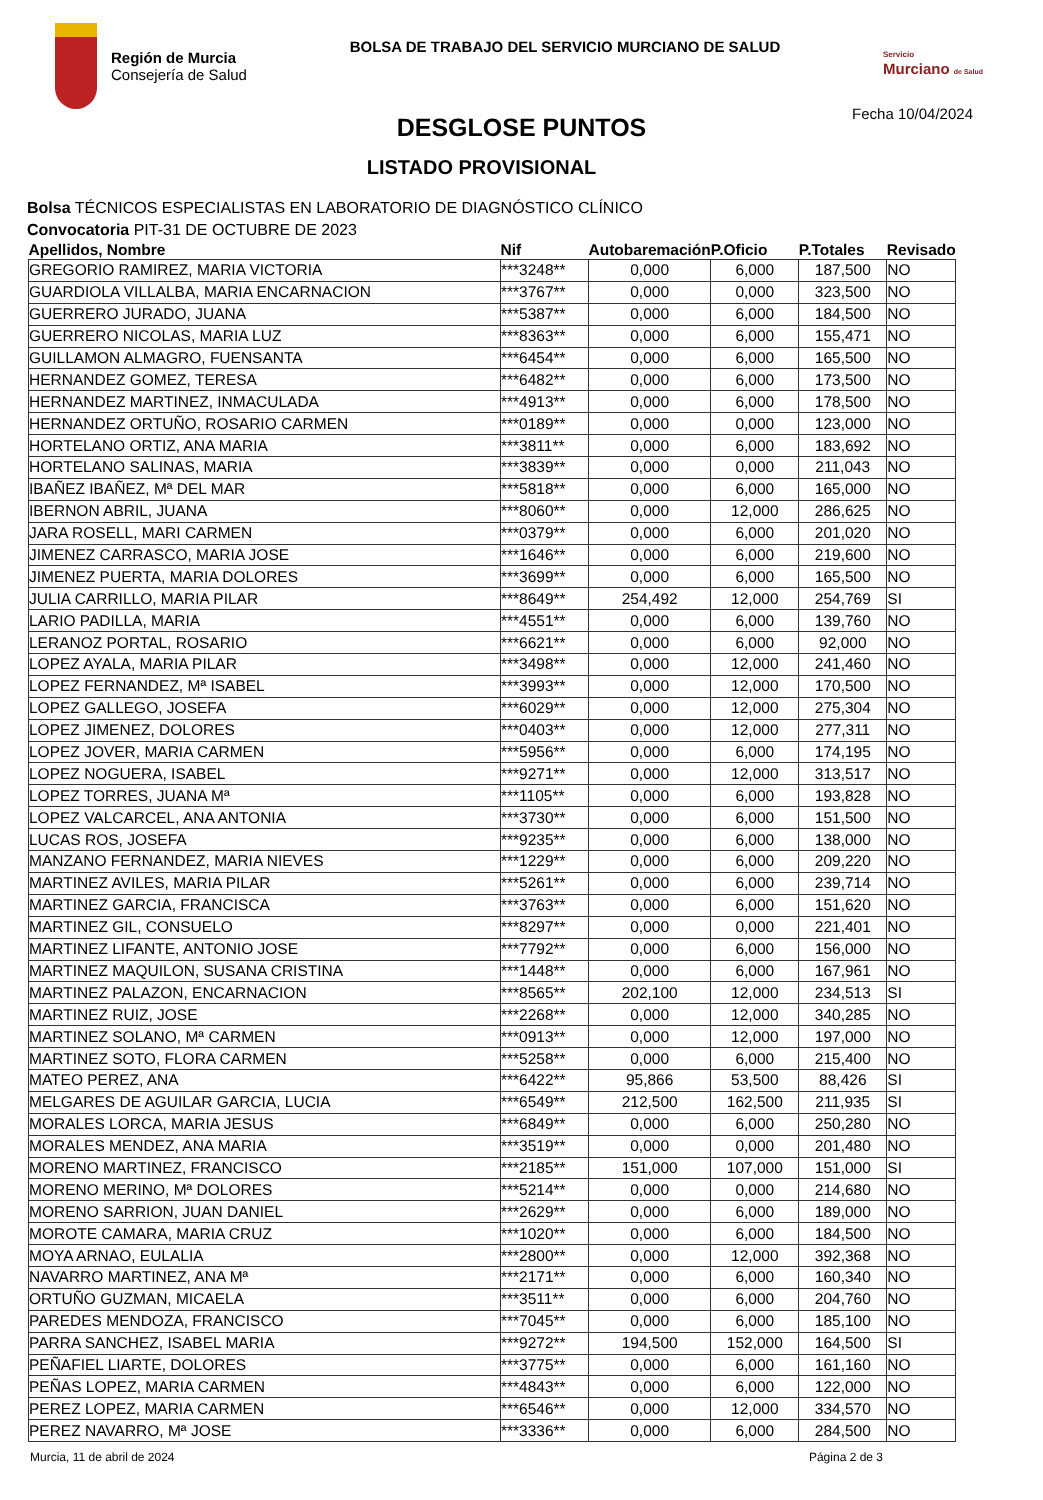Región de Murcia
Consejería de Salud
BOLSA DE TRABAJO DEL SERVICIO MURCIANO DE SALUD
Servicio
Murciano de Salud
DESGLOSE PUNTOS
Fecha 10/04/2024
LISTADO PROVISIONAL
Bolsa TÉCNICOS ESPECIALISTAS EN LABORATORIO DE DIAGNÓSTICO CLÍNICO
Convocatoria PIT-31 DE OCTUBRE DE 2023
| Apellidos, Nombre | Nif | Autobaremación | P.Oficio | P.Totales | Revisado |
| --- | --- | --- | --- | --- | --- |
| GREGORIO RAMIREZ, MARIA VICTORIA | ***3248** | 0,000 | 6,000 | 187,500 | NO |
| GUARDIOLA VILLALBA, MARIA ENCARNACION | ***3767** | 0,000 | 0,000 | 323,500 | NO |
| GUERRERO JURADO, JUANA | ***5387** | 0,000 | 6,000 | 184,500 | NO |
| GUERRERO NICOLAS, MARIA LUZ | ***8363** | 0,000 | 6,000 | 155,471 | NO |
| GUILLAMON ALMAGRO, FUENSANTA | ***6454** | 0,000 | 6,000 | 165,500 | NO |
| HERNANDEZ GOMEZ, TERESA | ***6482** | 0,000 | 6,000 | 173,500 | NO |
| HERNANDEZ MARTINEZ, INMACULADA | ***4913** | 0,000 | 6,000 | 178,500 | NO |
| HERNANDEZ ORTUÑO, ROSARIO CARMEN | ***0189** | 0,000 | 0,000 | 123,000 | NO |
| HORTELANO ORTIZ, ANA MARIA | ***3811** | 0,000 | 6,000 | 183,692 | NO |
| HORTELANO SALINAS, MARIA | ***3839** | 0,000 | 0,000 | 211,043 | NO |
| IBAÑEZ IBAÑEZ, Mª DEL MAR | ***5818** | 0,000 | 6,000 | 165,000 | NO |
| IBERNON ABRIL, JUANA | ***8060** | 0,000 | 12,000 | 286,625 | NO |
| JARA ROSELL, MARI CARMEN | ***0379** | 0,000 | 6,000 | 201,020 | NO |
| JIMENEZ CARRASCO, MARIA JOSE | ***1646** | 0,000 | 6,000 | 219,600 | NO |
| JIMENEZ PUERTA, MARIA DOLORES | ***3699** | 0,000 | 6,000 | 165,500 | NO |
| JULIA CARRILLO, MARIA PILAR | ***8649** | 254,492 | 12,000 | 254,769 | SI |
| LARIO PADILLA, MARIA | ***4551** | 0,000 | 6,000 | 139,760 | NO |
| LERANOZ PORTAL, ROSARIO | ***6621** | 0,000 | 6,000 | 92,000 | NO |
| LOPEZ AYALA, MARIA PILAR | ***3498** | 0,000 | 12,000 | 241,460 | NO |
| LOPEZ FERNANDEZ, Mª ISABEL | ***3993** | 0,000 | 12,000 | 170,500 | NO |
| LOPEZ GALLEGO, JOSEFA | ***6029** | 0,000 | 12,000 | 275,304 | NO |
| LOPEZ JIMENEZ, DOLORES | ***0403** | 0,000 | 12,000 | 277,311 | NO |
| LOPEZ JOVER, MARIA CARMEN | ***5956** | 0,000 | 6,000 | 174,195 | NO |
| LOPEZ NOGUERA, ISABEL | ***9271** | 0,000 | 12,000 | 313,517 | NO |
| LOPEZ TORRES, JUANA Mª | ***1105** | 0,000 | 6,000 | 193,828 | NO |
| LOPEZ VALCARCEL, ANA ANTONIA | ***3730** | 0,000 | 6,000 | 151,500 | NO |
| LUCAS ROS, JOSEFA | ***9235** | 0,000 | 6,000 | 138,000 | NO |
| MANZANO FERNANDEZ, MARIA NIEVES | ***1229** | 0,000 | 6,000 | 209,220 | NO |
| MARTINEZ AVILES, MARIA PILAR | ***5261** | 0,000 | 6,000 | 239,714 | NO |
| MARTINEZ GARCIA, FRANCISCA | ***3763** | 0,000 | 6,000 | 151,620 | NO |
| MARTINEZ GIL, CONSUELO | ***8297** | 0,000 | 0,000 | 221,401 | NO |
| MARTINEZ LIFANTE, ANTONIO JOSE | ***7792** | 0,000 | 6,000 | 156,000 | NO |
| MARTINEZ MAQUILON, SUSANA CRISTINA | ***1448** | 0,000 | 6,000 | 167,961 | NO |
| MARTINEZ PALAZON, ENCARNACION | ***8565** | 202,100 | 12,000 | 234,513 | SI |
| MARTINEZ RUIZ, JOSE | ***2268** | 0,000 | 12,000 | 340,285 | NO |
| MARTINEZ SOLANO, Mª CARMEN | ***0913** | 0,000 | 12,000 | 197,000 | NO |
| MARTINEZ SOTO, FLORA CARMEN | ***5258** | 0,000 | 6,000 | 215,400 | NO |
| MATEO PEREZ, ANA | ***6422** | 95,866 | 53,500 | 88,426 | SI |
| MELGARES DE AGUILAR GARCIA, LUCIA | ***6549** | 212,500 | 162,500 | 211,935 | SI |
| MORALES LORCA, MARIA JESUS | ***6849** | 0,000 | 6,000 | 250,280 | NO |
| MORALES MENDEZ, ANA MARIA | ***3519** | 0,000 | 0,000 | 201,480 | NO |
| MORENO MARTINEZ, FRANCISCO | ***2185** | 151,000 | 107,000 | 151,000 | SI |
| MORENO MERINO, Mª DOLORES | ***5214** | 0,000 | 0,000 | 214,680 | NO |
| MORENO SARRION, JUAN DANIEL | ***2629** | 0,000 | 6,000 | 189,000 | NO |
| MOROTE CAMARA, MARIA CRUZ | ***1020** | 0,000 | 6,000 | 184,500 | NO |
| MOYA ARNAO, EULALIA | ***2800** | 0,000 | 12,000 | 392,368 | NO |
| NAVARRO MARTINEZ, ANA Mª | ***2171** | 0,000 | 6,000 | 160,340 | NO |
| ORTUÑO GUZMAN, MICAELA | ***3511** | 0,000 | 6,000 | 204,760 | NO |
| PAREDES MENDOZA, FRANCISCO | ***7045** | 0,000 | 6,000 | 185,100 | NO |
| PARRA SANCHEZ, ISABEL MARIA | ***9272** | 194,500 | 152,000 | 164,500 | SI |
| PEÑAFIEL LIARTE, DOLORES | ***3775** | 0,000 | 6,000 | 161,160 | NO |
| PEÑAS LOPEZ, MARIA CARMEN | ***4843** | 0,000 | 6,000 | 122,000 | NO |
| PEREZ LOPEZ, MARIA CARMEN | ***6546** | 0,000 | 12,000 | 334,570 | NO |
| PEREZ NAVARRO, Mª JOSE | ***3336** | 0,000 | 6,000 | 284,500 | NO |
Murcia, 11 de abril de 2024 Página 2 de 3